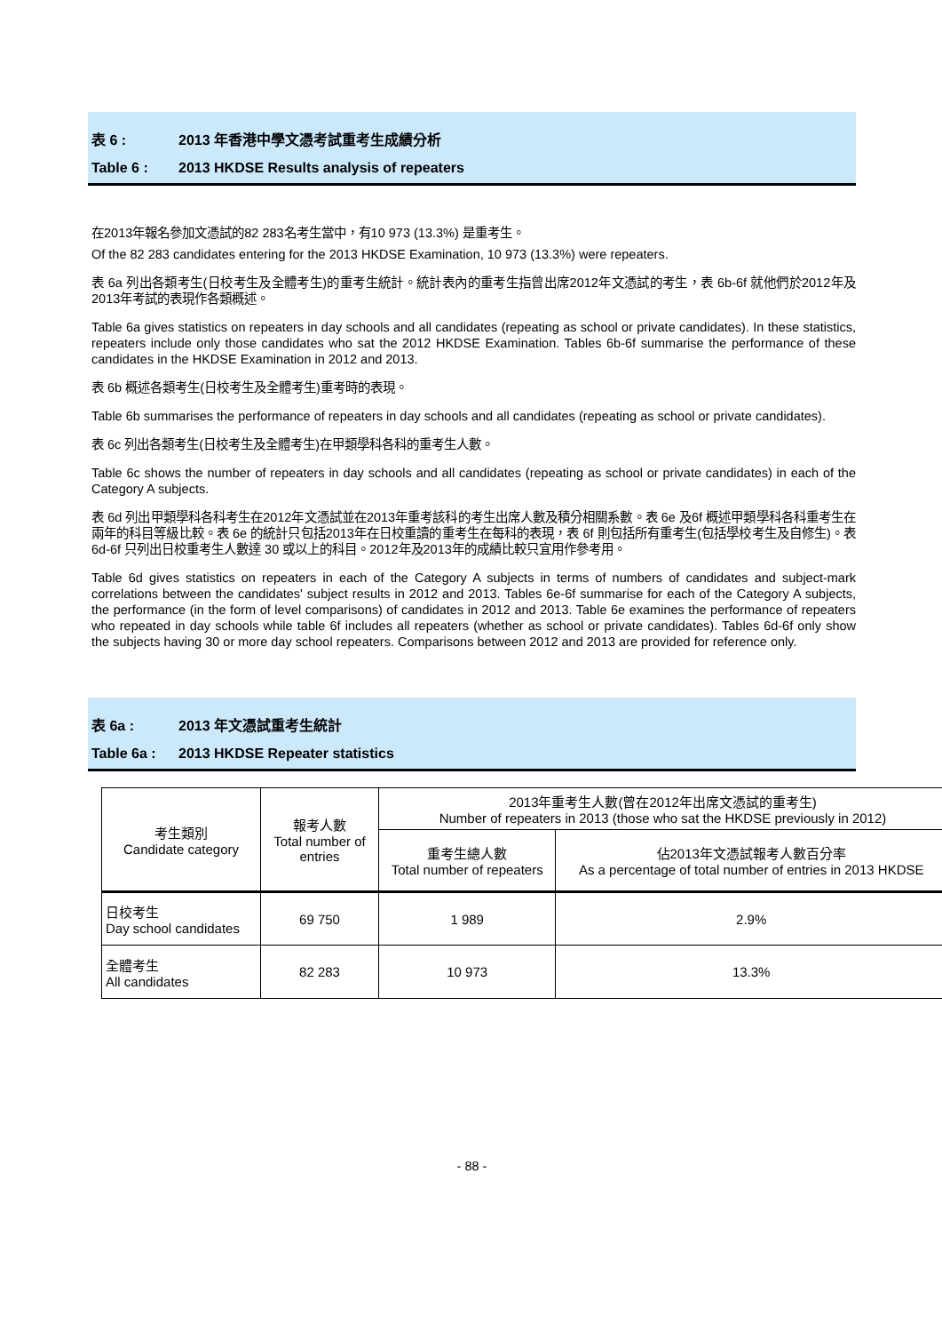表 6 : 2013 年香港中學文憑考試重考生成績分析
Table 6 : 2013 HKDSE Results analysis of repeaters
在2013年報名參加文憑試的82 283名考生當中，有10 973 (13.3%) 是重考生。
Of the 82 283 candidates entering for the 2013 HKDSE Examination, 10 973 (13.3%) were repeaters.
表 6a 列出各類考生(日校考生及全體考生)的重考生統計。統計表內的重考生指曾出席2012年文憑試的考生，表 6b-6f 就他們於2012年及2013年考試的表現作各類概述。
Table 6a gives statistics on repeaters in day schools and all candidates (repeating as school or private candidates). In these statistics, repeaters include only those candidates who sat the 2012 HKDSE Examination. Tables 6b-6f summarise the performance of these candidates in the HKDSE Examination in 2012 and 2013.
表 6b 概述各類考生(日校考生及全體考生)重考時的表現。
Table 6b summarises the performance of repeaters in day schools and all candidates (repeating as school or private candidates).
表 6c 列出各類考生(日校考生及全體考生)在甲類學科各科的重考生人數。
Table 6c shows the number of repeaters in day schools and all candidates (repeating as school or private candidates) in each of the Category A subjects.
表 6d 列出甲類學科各科考生在2012年文憑試並在2013年重考該科的考生出席人數及積分相關系數。表 6e 及6f 概述甲類學科各科重考生在兩年的科目等級比較。表 6e 的統計只包括2013年在日校重讀的重考生在每科的表現，表 6f 則包括所有重考生(包括學校考生及自修生)。表 6d-6f 只列出日校重考生人數達 30 或以上的科目。2012年及2013年的成績比較只宜用作參考用。
Table 6d gives statistics on repeaters in each of the Category A subjects in terms of numbers of candidates and subject-mark correlations between the candidates' subject results in 2012 and 2013. Tables 6e-6f summarise for each of the Category A subjects, the performance (in the form of level comparisons) of candidates in 2012 and 2013. Table 6e examines the performance of repeaters who repeated in day schools while table 6f includes all repeaters (whether as school or private candidates). Tables 6d-6f only show the subjects having 30 or more day school repeaters. Comparisons between 2012 and 2013 are provided for reference only.
表 6a : 2013 年文憑試重考生統計
Table 6a : 2013 HKDSE Repeater statistics
| 考生類別 Candidate category | 報考人數 Total number of entries | 2013年重考生人數(曾在2012年出席文憑試的重考生) Number of repeaters in 2013 (those who sat the HKDSE previously in 2012) | |
| --- | --- | --- | --- |
| | | 重考生總人數 Total number of repeaters | 佔2013年文憑試報考人數百分率 As a percentage of total number of entries in 2013 HKDSE |
| 日校考生 Day school candidates | 69 750 | 1 989 | 2.9% |
| 全體考生 All candidates | 82 283 | 10 973 | 13.3% |
- 88 -